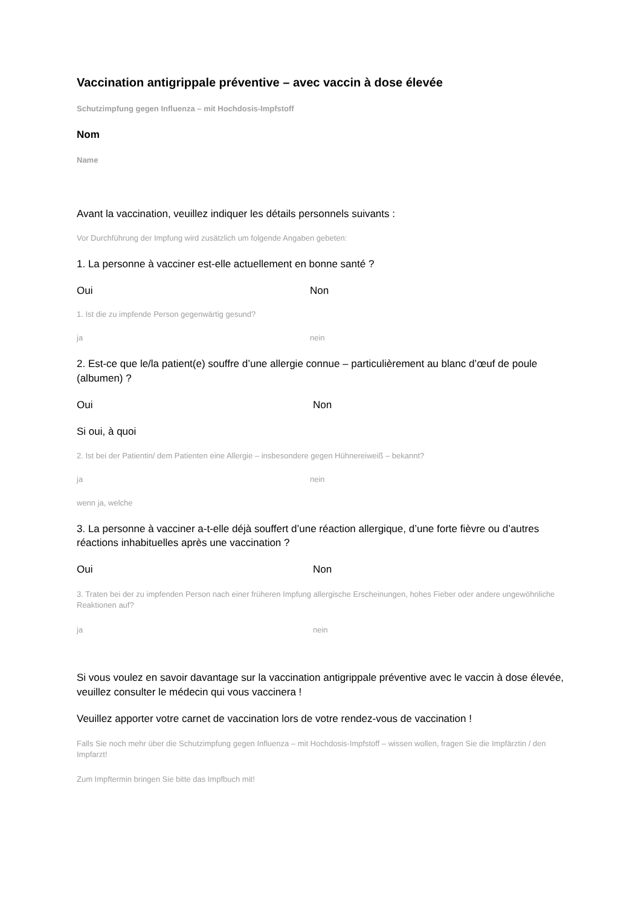Vaccination antigrippale préventive – avec vaccin à dose élevée
Schutzimpfung gegen Influenza – mit Hochdosis-Impfstoff
Nom
Name
Avant la vaccination, veuillez indiquer les détails personnels suivants :
Vor Durchführung der Impfung wird zusätzlich um folgende Angaben gebeten:
1. La personne à vacciner est-elle actuellement en bonne santé ?
Oui Non
1. Ist die zu impfende Person gegenwärtig gesund?
ja nein
2. Est-ce que le/la patient(e) souffre d’une allergie connue – particulièrement au blanc d’œuf de poule (albumen) ?
Oui Non
Si oui, à quoi
2. Ist bei der Patientin/ dem Patienten eine Allergie – insbesondere gegen Hühnereiweiß – bekannt?
ja nein
wenn ja, welche
3. La personne à vacciner a-t-elle déjà souffert d’une réaction allergique, d’une forte fièvre ou d’autres réactions inhabituelles après une vaccination ?
Oui Non
3. Traten bei der zu impfenden Person nach einer früheren Impfung allergische Erscheinungen, hohes Fieber oder andere ungewöhnliche Reaktionen auf?
ja nein
Si vous voulez en savoir davantage sur la vaccination antigrippale préventive avec le vaccin à dose élevée, veuillez consulter le médecin qui vous vaccinera !
Veuillez apporter votre carnet de vaccination lors de votre rendez-vous de vaccination !
Falls Sie noch mehr über die Schutzimpfung gegen Influenza – mit Hochdosis-Impfstoff – wissen wollen, fragen Sie die Impfärztin / den Impfarzt!
Zum Impftermin bringen Sie bitte das Impfbuch mit!